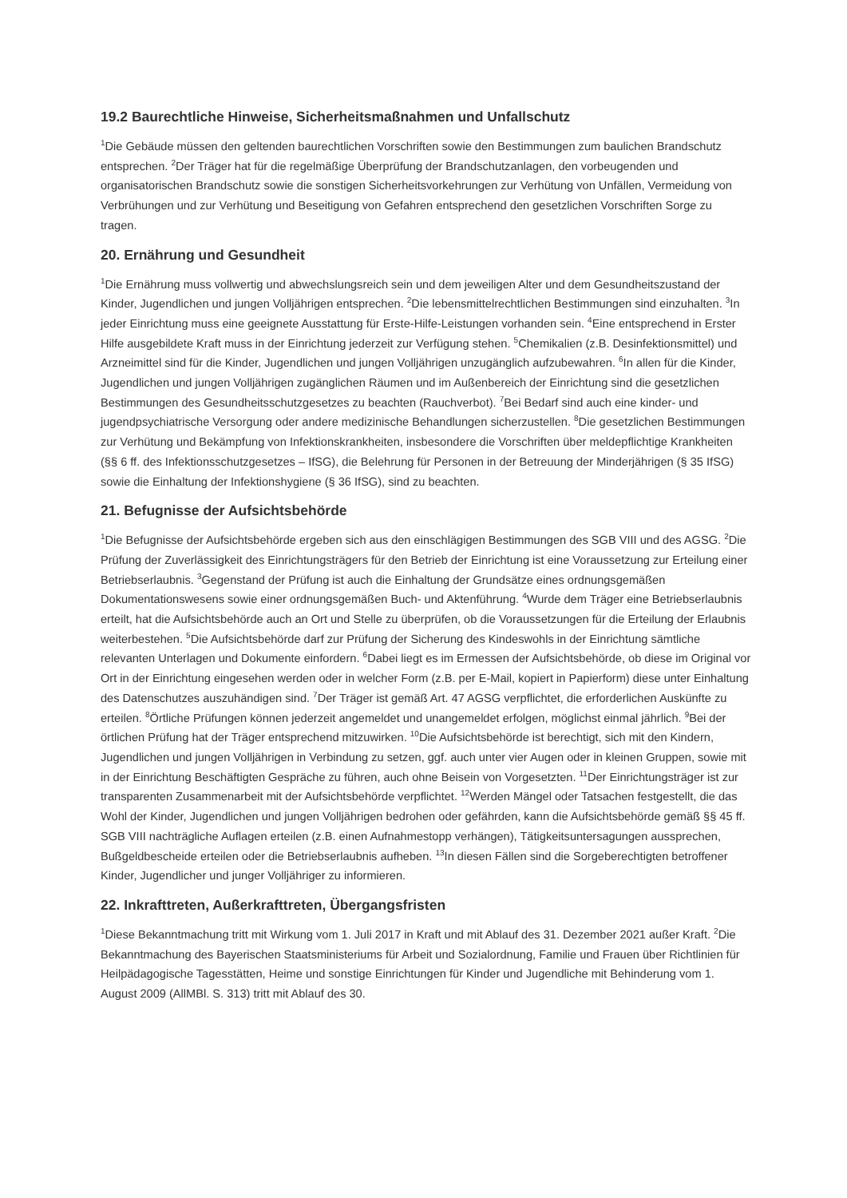19.2 Baurechtliche Hinweise, Sicherheitsmaßnahmen und Unfallschutz
<sup>1</sup> Die Gebäude müssen den geltenden baurechtlichen Vorschriften sowie den Bestimmungen zum baulichen Brandschutz entsprechen. <sup>2</sup>Der Träger hat für die regelmäßige Überprüfung der Brandschutzanlagen, den vorbeugenden und organisatorischen Brandschutz sowie die sonstigen Sicherheitsvorkehrungen zur Verhütung von Unfällen, Vermeidung von Verbrühungen und zur Verhütung und Beseitigung von Gefahren entsprechend den gesetzlichen Vorschriften Sorge zu tragen.
20. Ernährung und Gesundheit
<sup>1</sup> Die Ernährung muss vollwertig und abwechslungsreich sein und dem jeweiligen Alter und dem Gesundheitszustand der Kinder, Jugendlichen und jungen Volljährigen entsprechen. <sup>2</sup>Die lebensmittelrechtlichen Bestimmungen sind einzuhalten. <sup>3</sup>In jeder Einrichtung muss eine geeignete Ausstattung für Erste-Hilfe-Leistungen vorhanden sein. <sup>4</sup>Eine entsprechend in Erster Hilfe ausgebildete Kraft muss in der Einrichtung jederzeit zur Verfügung stehen. <sup>5</sup>Chemikalien (z.B. Desinfektionsmittel) und Arzneimittel sind für die Kinder, Jugendlichen und jungen Volljährigen unzugänglich aufzubewahren. <sup>6</sup>In allen für die Kinder, Jugendlichen und jungen Volljährigen zugänglichen Räumen und im Außenbereich der Einrichtung sind die gesetzlichen Bestimmungen des Gesundheitsschutzgesetzes zu beachten (Rauchverbot). <sup>7</sup>Bei Bedarf sind auch eine kinder- und jugendpsychiatrische Versorgung oder andere medizinische Behandlungen sicherzustellen. <sup>8</sup>Die gesetzlichen Bestimmungen zur Verhütung und Bekämpfung von Infektionskrankheiten, insbesondere die Vorschriften über meldepflichtige Krankheiten (§§ 6 ff. des Infektionsschutzgesetzes – IfSG), die Belehrung für Personen in der Betreuung der Minderjährigen (§ 35 IfSG) sowie die Einhaltung der Infektionshygiene (§ 36 IfSG), sind zu beachten.
21. Befugnisse der Aufsichtsbehörde
<sup>1</sup> Die Befugnisse der Aufsichtsbehörde ergeben sich aus den einschlägigen Bestimmungen des SGB VIII und des AGSG. <sup>2</sup>Die Prüfung der Zuverlässigkeit des Einrichtungsträgers für den Betrieb der Einrichtung ist eine Voraussetzung zur Erteilung einer Betriebserlaubnis. <sup>3</sup>Gegenstand der Prüfung ist auch die Einhaltung der Grundsätze eines ordnungsgemäßen Dokumentationswesens sowie einer ordnungsgemäßen Buch- und Aktenführung. <sup>4</sup>Wurde dem Träger eine Betriebserlaubnis erteilt, hat die Aufsichtsbehörde auch an Ort und Stelle zu überprüfen, ob die Voraussetzungen für die Erteilung der Erlaubnis weiterbestehen. <sup>5</sup>Die Aufsichtsbehörde darf zur Prüfung der Sicherung des Kindeswohls in der Einrichtung sämtliche relevanten Unterlagen und Dokumente einfordern. <sup>6</sup>Dabei liegt es im Ermessen der Aufsichtsbehörde, ob diese im Original vor Ort in der Einrichtung eingesehen werden oder in welcher Form (z.B. per E-Mail, kopiert in Papierform) diese unter Einhaltung des Datenschutzes auszuhändigen sind. <sup>7</sup>Der Träger ist gemäß Art. 47 AGSG verpflichtet, die erforderlichen Auskünfte zu erteilen. <sup>8</sup>Örtliche Prüfungen können jederzeit angemeldet und unangemeldet erfolgen, möglichst einmal jährlich. <sup>9</sup>Bei der örtlichen Prüfung hat der Träger entsprechend mitzuwirken. <sup>10</sup>Die Aufsichtsbehörde ist berechtigt, sich mit den Kindern, Jugendlichen und jungen Volljährigen in Verbindung zu setzen, ggf. auch unter vier Augen oder in kleinen Gruppen, sowie mit in der Einrichtung Beschäftigten Gespräche zu führen, auch ohne Beisein von Vorgesetzten. <sup>11</sup>Der Einrichtungsträger ist zur transparenten Zusammenarbeit mit der Aufsichtsbehörde verpflichtet. <sup>12</sup>Werden Mängel oder Tatsachen festgestellt, die das Wohl der Kinder, Jugendlichen und jungen Volljährigen bedrohen oder gefährden, kann die Aufsichtsbehörde gemäß §§ 45 ff. SGB VIII nachträgliche Auflagen erteilen (z.B. einen Aufnahmestopp verhängen), Tätigkeitsuntersagungen aussprechen, Bußgeldbescheide erteilen oder die Betriebserlaubnis aufheben. <sup>13</sup>In diesen Fällen sind die Sorgeberechtigten betroffener Kinder, Jugendlicher und junger Volljähriger zu informieren.
22. Inkrafttreten, Außerkrafttreten, Übergangsfristen
<sup>1</sup> Diese Bekanntmachung tritt mit Wirkung vom 1. Juli 2017 in Kraft und mit Ablauf des 31. Dezember 2021 außer Kraft. <sup>2</sup>Die Bekanntmachung des Bayerischen Staatsministeriums für Arbeit und Sozialordnung, Familie und Frauen über Richtlinien für Heilpädagogische Tagesstätten, Heime und sonstige Einrichtungen für Kinder und Jugendliche mit Behinderung vom 1. August 2009 (AllMBl. S. 313) tritt mit Ablauf des 30.